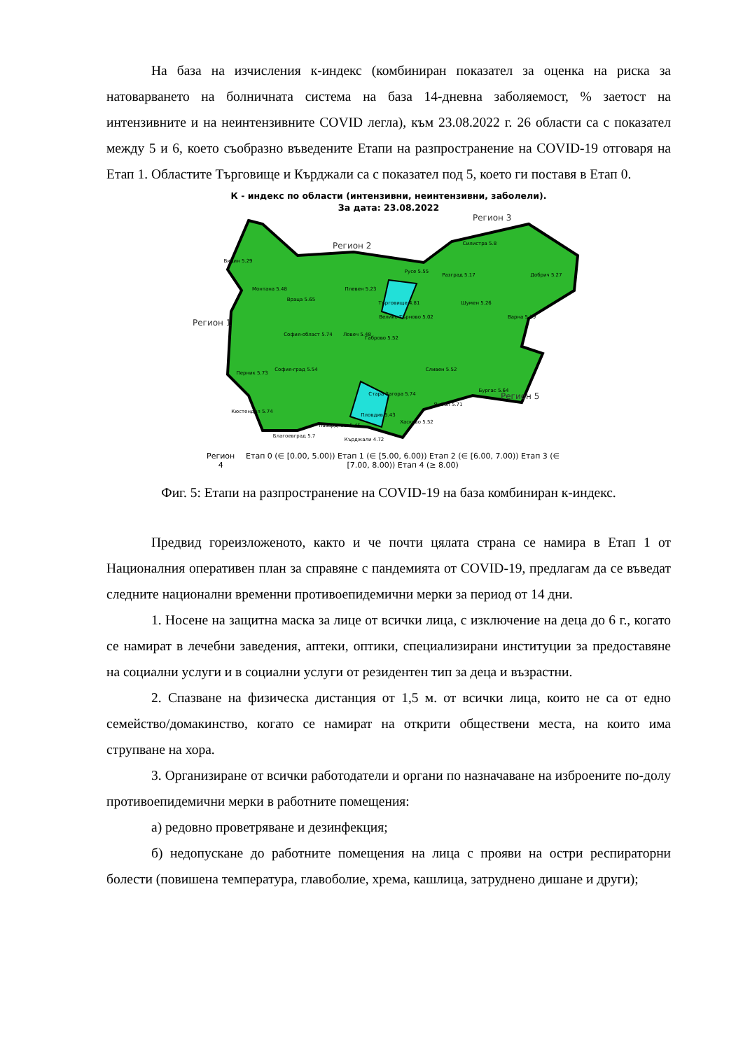На база на изчисления к-индекс (комбиниран показател за оценка на риска за натоварването на болничната система на база 14-дневна заболяемост, % заетост на интензивните и на неинтензивните COVID легла), към 23.08.2022 г. 26 области са с показател между 5 и 6, което съобразно въведените Етапи на разпространение на COVID-19 отговаря на Етап 1. Областите Търговище и Кърджали са с показател под 5, което ги поставя в Етап 0.
К - индекс по области (интензивни, неинтензивни, заболели).
За дата: 23.08.2022
Видин 5.29
Монтана 5.48
Враца 5.65
Плевен 5.23
Русе 5.55
Силистра 5.8
Разград 5.17
Добрич 5.27
Търговище 4.81
Шумен 5.26
Варна 5.39
Велико Търново 5.02
Ловеч 5.48
Габрово 5.52
София-област 5.74
Перник 5.73
София-град 5.54
Сливен 5.52
Стара Загора 5.74
Бургас 5.64
Ямбол 5.71
Кюстендил 5.74
Пазарджик 5.45
Пловдив 5.43
Хасково 5.52
Благоевград 5.7
Кърджали 4.72
Регион 3
Регион 2
Регион 1
Регион 5
Регион 4 Етап 0 (∈ [0.00, 5.00)) Етап 1 (∈ [5.00, 6.00)) Етап 2 (∈ [6.00, 7.00)) Етап 3 (∈ [7.00, 8.00)) Етап 4 (≥ 8.00)
Фиг. 5: Етапи на разпространение на COVID-19 на база комбиниран к-индекс.
Предвид гореизложеното, както и че почти цялата страна се намира в Етап 1 от Националния оперативен план за справяне с пандемията от COVID-19, предлагам да се въведат следните национални временни противоепидемични мерки за период от 14 дни.
1. Носене на защитна маска за лице от всички лица, с изключение на деца до 6 г., когато се намират в лечебни заведения, аптеки, оптики, специализирани институции за предоставяне на социални услуги и в социални услуги от резидентен тип за деца и възрастни.
2. Спазване на физическа дистанция от 1,5 м. от всички лица, които не са от едно семейство/домакинство, когато се намират на открити обществени места, на които има струпване на хора.
3. Организиране от всички работодатели и органи по назначаване на изброените по-долу противоепидемични мерки в работните помещения:
а) редовно проветряване и дезинфекция;
б) недопускане до работните помещения на лица с прояви на остри респираторни болести (повишена температура, главоболие, хрема, кашлица, затруднено дишане и други);